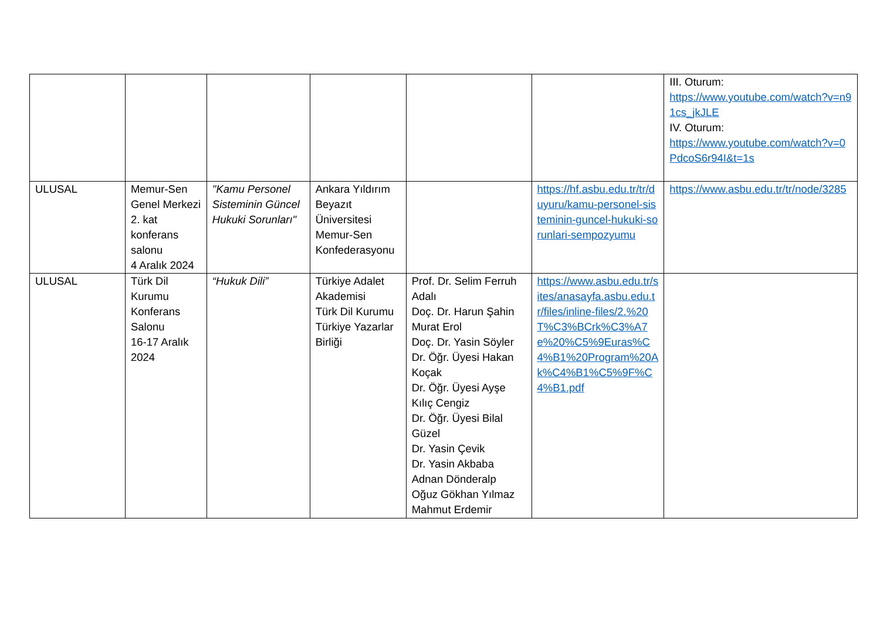| | | | | | | III. Oturum: https://www.youtube.com/watch?v=n91cs_jkJLE IV. Oturum: https://www.youtube.com/watch?v=0PdcoS6r94I&t=1s |
| ULUSAL | Memur-Sen Genel Merkezi 2. kat konferans salonu 4 Aralık 2024 | "Kamu Personel Sisteminin Güncel Hukuki Sorunları" | Ankara Yıldırım Beyazıt Üniversitesi Memur-Sen Konfederasyonu | | https://hf.asbu.edu.tr/tr/duyuru/kamu-personel-sisteminin-guncel-hukuki-sorunlari-sempozyumu | https://www.asbu.edu.tr/tr/node/3285 |
| ULUSAL | Türk Dil Kurumu Konferans Salonu 16-17 Aralık 2024 | “Hukuk Dili” | Türkiye Adalet Akademisi Türk Dil Kurumu Türkiye Yazarlar Birliği | Prof. Dr. Selim Ferruh Adalı Doç. Dr. Harun Şahin Murat Erol Doç. Dr. Yasin Söyler Dr. Öğr. Üyesi Hakan Koçak Dr. Öğr. Üyesi Ayşe Kılıç Cengiz Dr. Öğr. Üyesi Bilal Güzel Dr. Yasin Çevik Dr. Yasin Akbaba Adnan Dönderalp Oğuz Gökhan Yılmaz Mahmut Erdemir | https://www.asbu.edu.tr/sites/anasayfa.asbu.edu.tr/files/inline-files/2.%20T%C3%BCrk%C3%A7e%20%C5%9Euras%C4%B1%20Program%20Ak%C4%B1%C5%9F%C4%B1.pdf | |